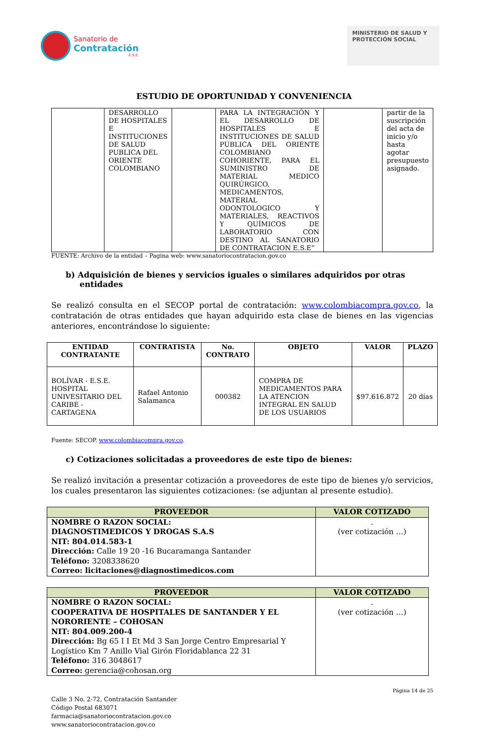Sanatorio de
Contratación
E.S.E.
MINISTERIO DE SALUD Y PROTECCIÓN SOCIAL
ESTUDIO DE OPORTUNIDAD Y CONVENIENCIA
| | DESARROLLO DE HOSPITALES E INSTITUCIONES DE SALUD PUBLICA DEL ORIENTE COLOMBIANO | | PARA LA INTEGRACIÓN Y EL DESARROLLO DE HOSPITALES E INSTITUCIONES DE SALUD PÚBLICA DEL ORIENTE COLOMBIANO COHORIENTE, PARA EL SUMINISTRO DE MATERIAL MEDICO QUIRÚRGICO, MEDICAMENTOS, MATERIAL ODONTOLOGICO Y MATERIALES, REACTIVOS Y QUÍMICOS DE LABORATORIO CON DESTINO AL SANATORIO DE CONTRATACION E.S.E” | | partir de la suscripción del acta de inicio y/o hasta agotar presupuesto asignado. |
FUENTE: Archivo de la entidad – Pagina web: www.sanatoriocontratacion.gov.co
b) Adquisición de bienes y servicios iguales o similares adquiridos por otras entidades
Se realizó consulta en el SECOP portal de contratación: www.colombiacompra.gov.co, la contratación de otras entidades que hayan adquirido esta clase de bienes en las vigencias anteriores, encontrándose lo siguiente:
| ENTIDAD CONTRATANTE | CONTRATISTA | No. CONTRATO | OBJETO | VALOR | PLAZO |
| --- | --- | --- | --- | --- | --- |
| BOLÍVAR - E.S.E. HOSPITAL UNIVESITARIO DEL CARIBE - CARTAGENA | Rafael Antonio Salamanca | 000382 | COMPRA DE MEDICAMENTOS PARA LA ATENCION INTEGRAL EN SALUD DE LOS USUARIOS | $97.616.872 | 20 días |
Fuente: SECOP. www.colombiacompra.gov.co.
c) Cotizaciones solicitadas a proveedores de este tipo de bienes:
Se realizó invitación a presentar cotización a proveedores de este tipo de bienes y/o servicios, los cuales presentaron las siguientes cotizaciones: (se adjuntan al presente estudio).
| PROVEEDOR | VALOR COTIZADO |
| --- | --- |
| NOMBRE O RAZON SOCIAL: DIAGNOSTIMEDICOS Y DROGAS S.A.S NIT: 804.014.583-1 Dirección: Calle 19 20 -16 Bucaramanga Santander Teléfono: 3208338620 Correo: licitaciones@diagnostimedicos.com | . (ver cotización …) |
| PROVEEDOR | VALOR COTIZADO |
| --- | --- |
| NOMBRE O RAZON SOCIAL: COOPERATIVA DE HOSPITALES DE SANTANDER Y EL NORORIENTE – COHOSAN NIT: 804.009.200-4 Dirección: Bg 65 I I Et Md 3 San Jorge Centro Empresarial Y Logístico Km 7 Anillo Vial Girón Floridablanca 22 31 Teléfono: 316 3048617 Correo: gerencia@cohosan.org | . (ver cotización …) |
Página 14 de 25
Calle 3 No. 2-72, Contratación Santander
Código Postal 683071
farmacia@sanatoriocontratacion.gov.co
www.sanatoriocontratacion.gov.co